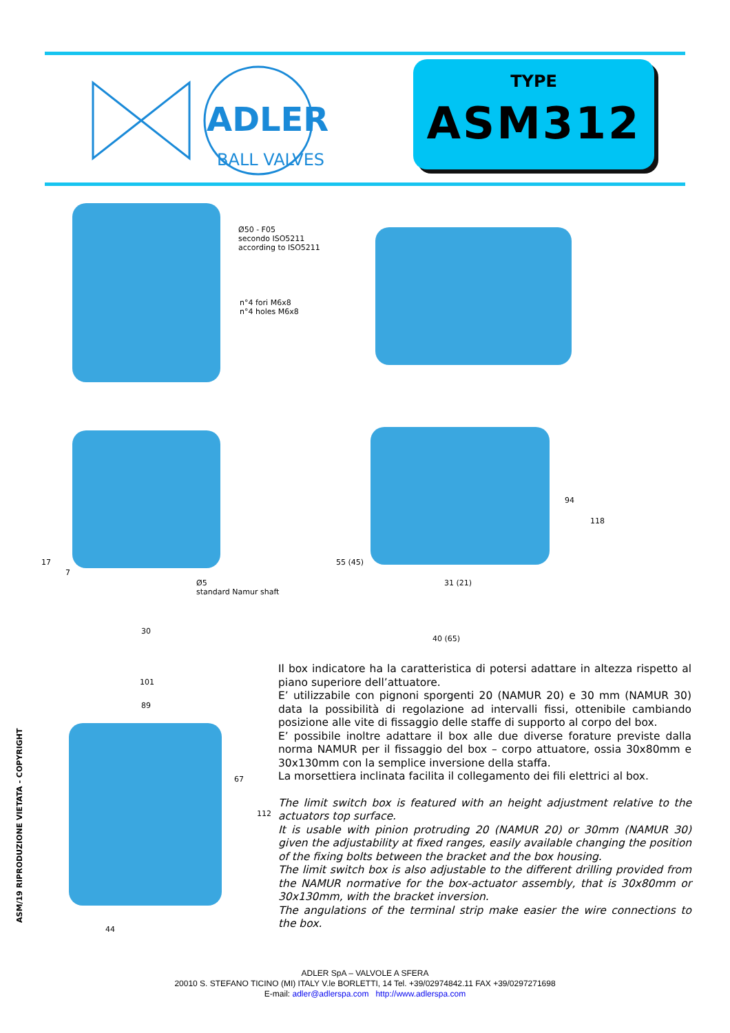ADLER
BALL VALVES
TYPE
ASM312
Ø50 - F05
secondo ISO5211
according to ISO5211
n°4 fori M6x8
n°4 holes M6x8
Ø5
standard Namur shaft
17
7
30
94
118
55 (45)
31 (21)
40 (65)
101
89
67
112
44
Il box indicatore ha la caratteristica di potersi adattare in altezza rispetto al piano superiore dell’attuatore.
E’ utilizzabile con pignoni sporgenti 20 (NAMUR 20) e 30 mm (NAMUR 30) data la possibilità di regolazione ad intervalli fissi, ottenibile cambiando posizione alle vite di fissaggio delle staffe di supporto al corpo del box.
E’ possibile inoltre adattare il box alle due diverse forature previste dalla norma NAMUR per il fissaggio del box – corpo attuatore, ossia 30x80mm e 30x130mm con la semplice inversione della staffa.
La morsettiera inclinata facilita il collegamento dei fili elettrici al box.
The limit switch box is featured with an height adjustment relative to the actuators top surface.
It is usable with pinion protruding 20 (NAMUR 20) or 30mm (NAMUR 30) given the adjustability at fixed ranges, easily available changing the position of the fixing bolts between the bracket and the box housing.
The limit switch box is also adjustable to the different drilling provided from the NAMUR normative for the box-actuator assembly, that is 30x80mm or 30x130mm, with the bracket inversion.
The angulations of the terminal strip make easier the wire connections to the box.
ASM/19 RIPRODUZIONE VIETATA - COPYRIGHT
ADLER SpA – VALVOLE A SFERA
20010 S. STEFANO TICINO (MI) ITALY V.le BORLETTI, 14 Tel. +39/02974842.11 FAX +39/0297271698
E-mail: adler@adlerspa.com http://www.adlerspa.com